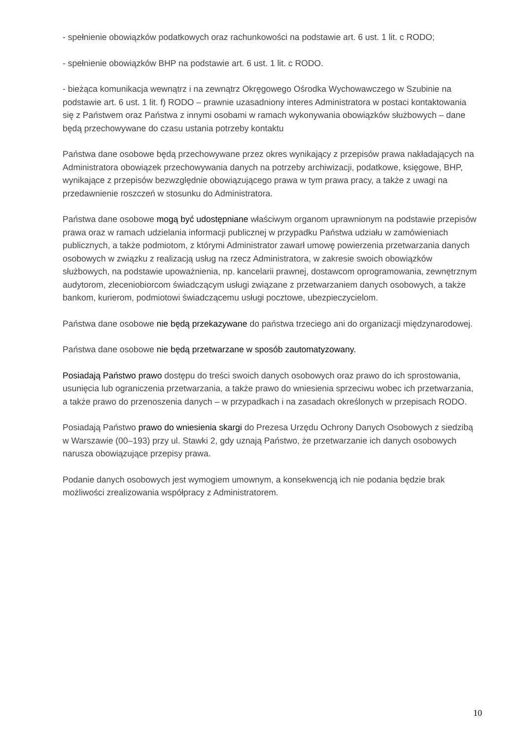- spełnienie obowiązków podatkowych oraz rachunkowości na podstawie art. 6 ust. 1 lit. c RODO;
- spełnienie obowiązków BHP na podstawie art. 6 ust. 1 lit. c RODO.
- bieżąca komunikacja wewnątrz i na zewnątrz Okręgowego Ośrodka Wychowawczego w Szubinie na podstawie art. 6 ust. 1 lit. f) RODO – prawnie uzasadniony interes Administratora w postaci kontaktowania się z Państwem oraz Państwa z innymi osobami w ramach wykonywania obowiązków służbowych – dane będą przechowywane do czasu ustania potrzeby kontaktu
Państwa dane osobowe będą przechowywane przez okres wynikający z przepisów prawa nakładających na Administratora obowiązek przechowywania danych na potrzeby archiwizacji, podatkowe, księgowe, BHP, wynikające z przepisów bezwzględnie obowiązującego prawa w tym prawa pracy, a także z uwagi na przedawnienie roszczeń w stosunku do Administratora.
Państwa dane osobowe mogą być udostępniane właściwym organom uprawnionym na podstawie przepisów prawa oraz w ramach udzielania informacji publicznej w przypadku Państwa udziału w zamówieniach publicznych, a także podmiotom, z którymi Administrator zawarł umowę powierzenia przetwarzania danych osobowych w związku z realizacją usług na rzecz Administratora, w zakresie swoich obowiązków służbowych, na podstawie upoważnienia, np. kancelarii prawnej, dostawcom oprogramowania, zewnętrznym audytorom, zleceniobiorcom świadczącym usługi związane z przetwarzaniem danych osobowych, a także bankom, kurierom, podmiotowi świadczącemu usługi pocztowe, ubezpieczycielom.
Państwa dane osobowe nie będą przekazywane do państwa trzeciego ani do organizacji międzynarodowej.
Państwa dane osobowe nie będą przetwarzane w sposób zautomatyzowany.
Posiadają Państwo prawo dostępu do treści swoich danych osobowych oraz prawo do ich sprostowania, usunięcia lub ograniczenia przetwarzania, a także prawo do wniesienia sprzeciwu wobec ich przetwarzania, a także prawo do przenoszenia danych – w przypadkach i na zasadach określonych w przepisach RODO.
Posiadają Państwo prawo do wniesienia skargi do Prezesa Urzędu Ochrony Danych Osobowych z siedzibą w Warszawie (00–193) przy ul. Stawki 2, gdy uznają Państwo, że przetwarzanie ich danych osobowych narusza obowiązujące przepisy prawa.
Podanie danych osobowych jest wymogiem umownym, a konsekwencją ich nie podania będzie brak możliwości zrealizowania współpracy z Administratorem.
10